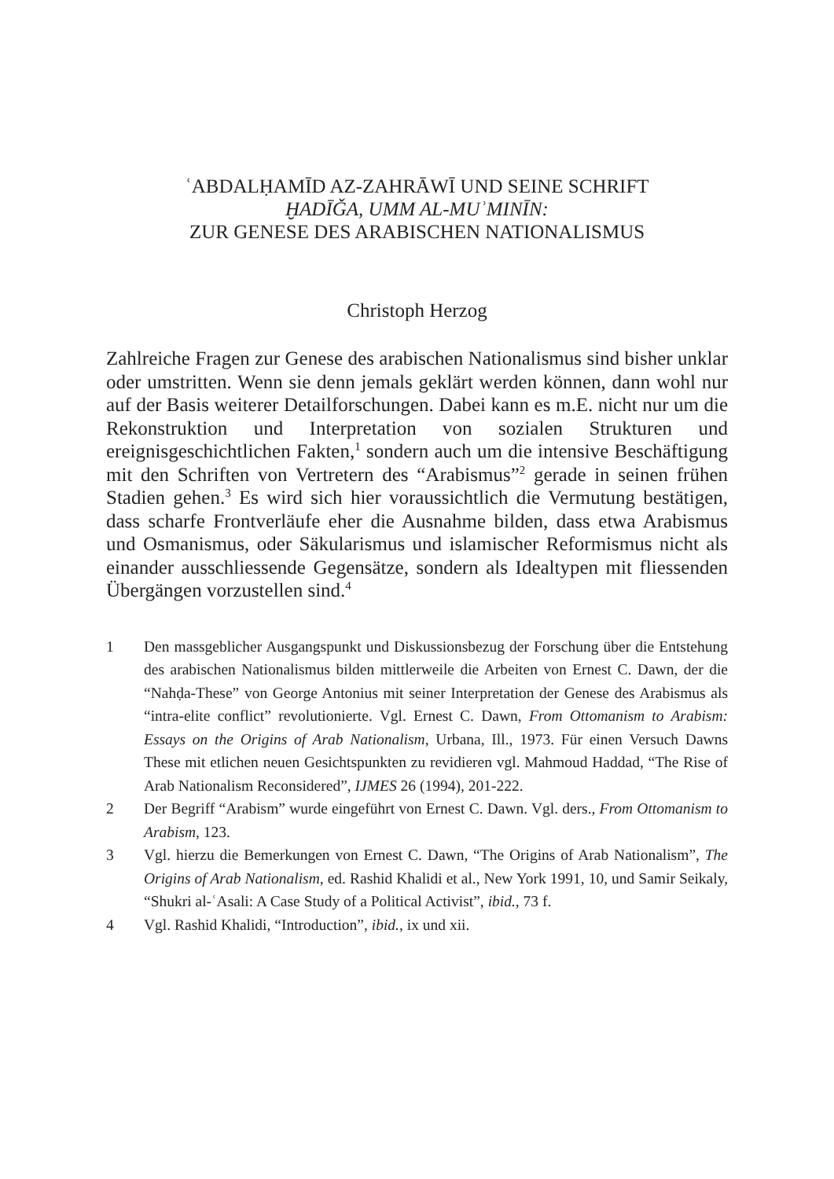ʿABDALḤAMĪD AZ-ZAHRĀWĪ UND SEINE SCHRIFT
ḪADĪǦA, UMM AL-MUʾMINĪN:
ZUR GENESE DES ARABISCHEN NATIONALISMUS
Christoph Herzog
Zahlreiche Fragen zur Genese des arabischen Nationalismus sind bisher unklar oder umstritten. Wenn sie denn jemals geklärt werden können, dann wohl nur auf der Basis weiterer Detailforschungen. Dabei kann es m.E. nicht nur um die Rekonstruktion und Interpretation von sozialen Strukturen und ereignisgeschichtlichen Fakten,<sup>1</sup> sondern auch um die intensive Beschäftigung mit den Schriften von Vertretern des “Arabismus”<sup>2</sup> gerade in seinen frühen Stadien gehen.<sup>3</sup> Es wird sich hier voraussichtlich die Vermutung bestätigen, dass scharfe Frontverläufe eher die Ausnahme bilden, dass etwa Arabismus und Osmanismus, oder Säkularismus und islamischer Reformismus nicht als einander ausschliessende Gegensätze, sondern als Idealtypen mit fliessenden Übergängen vorzustellen sind.<sup>4</sup>
1 Den massgeblicher Ausgangspunkt und Diskussionsbezug der Forschung über die Entstehung des arabischen Nationalismus bilden mittlerweile die Arbeiten von Ernest C. Dawn, der die “Nahḍa-These” von George Antonius mit seiner Interpretation der Genese des Arabismus als “intra-elite conflict” revolutionierte. Vgl. Ernest C. Dawn, From Ottomanism to Arabism: Essays on the Origins of Arab Nationalism, Urbana, Ill., 1973. Für einen Versuch Dawns These mit etlichen neuen Gesichtspunkten zu revidieren vgl. Mahmoud Haddad, “The Rise of Arab Nationalism Reconsidered”, IJMES 26 (1994), 201-222.
2 Der Begriff “Arabism” wurde eingeführt von Ernest C. Dawn. Vgl. ders., From Ottomanism to Arabism, 123.
3 Vgl. hierzu die Bemerkungen von Ernest C. Dawn, “The Origins of Arab Nationalism”, The Origins of Arab Nationalism, ed. Rashid Khalidi et al., New York 1991, 10, und Samir Seikaly, “Shukri al-ʿAsali: A Case Study of a Political Activist”, ibid., 73 f.
4 Vgl. Rashid Khalidi, “Introduction”, ibid., ix und xii.